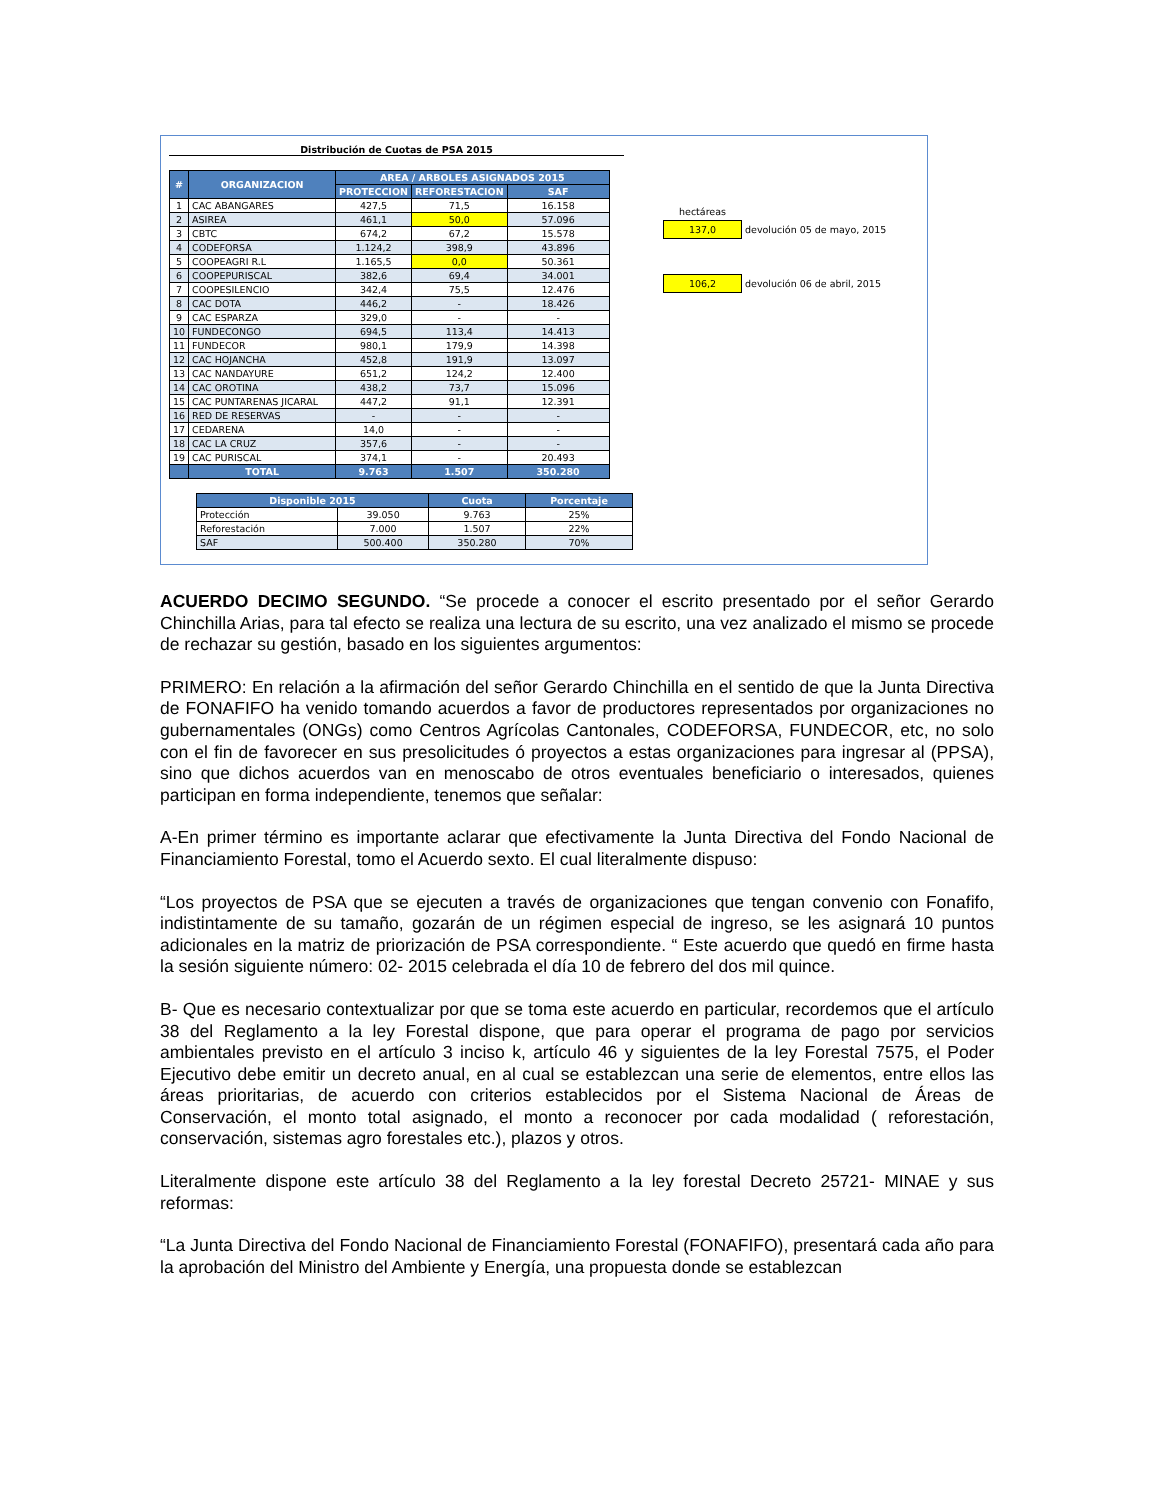Distribución de Cuotas de PSA 2015
| # | ORGANIZACION | AREA / ARBOLES ASIGNADOS 2015 | | |
| --- | --- | --- | --- | --- |
| | | PROTECCION | REFORESTACION | SAF |
| 1 | CAC ABANGARES | 427,5 | 71,5 | 16.158 |
| 2 | ASIREA | 461,1 | 50,0 | 57.096 |
| 3 | CBTC | 674,2 | 67,2 | 15.578 |
| 4 | CODEFORSA | 1.124,2 | 398,9 | 43.896 |
| 5 | COOPEAGRI R.L | 1.165,5 | 0,0 | 50.361 |
| 6 | COOPEPURISCAL | 382,6 | 69,4 | 34.001 |
| 7 | COOPESILENCIO | 342,4 | 75,5 | 12.476 |
| 8 | CAC DOTA | 446,2 | - | 18.426 |
| 9 | CAC ESPARZA | 329,0 | - | - |
| 10 | FUNDECONGO | 694,5 | 113,4 | 14.413 |
| 11 | FUNDECOR | 980,1 | 179,9 | 14.398 |
| 12 | CAC HOJANCHA | 452,8 | 191,9 | 13.097 |
| 13 | CAC NANDAYURE | 651,2 | 124,2 | 12.400 |
| 14 | CAC OROTINA | 438,2 | 73,7 | 15.096 |
| 15 | CAC PUNTARENAS JICARAL | 447,2 | 91,1 | 12.391 |
| 16 | RED DE RESERVAS | - | - | - |
| 17 | CEDARENA | 14,0 | - | - |
| 18 | CAC LA CRUZ | 357,6 | - | - |
| 19 | CAC PURISCAL | 374,1 | - | 20.493 |
| | TOTAL | 9.763 | 1.507 | 350.280 |
| Disponible 2015 | | Cuota | Porcentaje |
| --- | --- | --- | --- |
| Protección | 39.050 | 9.763 | 25% |
| Reforestación | 7.000 | 1.507 | 22% |
| SAF | 500.400 | 350.280 | 70% |
| hectáreas | |
| 137,0 | devolución 05 de mayo, 2015 |
| 106,2 | devolución 06 de abril, 2015 |
ACUERDO DECIMO SEGUNDO. “Se procede a conocer el escrito presentado por el señor Gerardo Chinchilla Arias, para tal efecto se realiza una lectura de su escrito, una vez analizado el mismo se procede de rechazar su gestión, basado en los siguientes argumentos:
PRIMERO: En relación a la afirmación del señor Gerardo Chinchilla en el sentido de que la Junta Directiva de FONAFIFO ha venido tomando acuerdos a favor de productores representados por organizaciones no gubernamentales (ONGs) como Centros Agrícolas Cantonales, CODEFORSA, FUNDECOR, etc, no solo con el fin de favorecer en sus presolicitudes ó proyectos a estas organizaciones para ingresar al (PPSA), sino que dichos acuerdos van en menoscabo de otros eventuales beneficiario o interesados, quienes participan en forma independiente, tenemos que señalar:
A-En primer término es importante aclarar que efectivamente la Junta Directiva del Fondo Nacional de Financiamiento Forestal, tomo el Acuerdo sexto. El cual literalmente dispuso:
“Los proyectos de PSA que se ejecuten a través de organizaciones que tengan convenio con Fonafifo, indistintamente de su tamaño, gozarán de un régimen especial de ingreso, se les asignará 10 puntos adicionales en la matriz de priorización de PSA correspondiente. “ Este acuerdo que quedó en firme hasta la sesión siguiente número: 02- 2015 celebrada el día 10 de febrero del dos mil quince.
B- Que es necesario contextualizar por que se toma este acuerdo en particular, recordemos que el artículo 38 del Reglamento a la ley Forestal dispone, que para operar el programa de pago por servicios ambientales previsto en el artículo 3 inciso k, artículo 46 y siguientes de la ley Forestal 7575, el Poder Ejecutivo debe emitir un decreto anual, en al cual se establezcan una serie de elementos, entre ellos las áreas prioritarias, de acuerdo con criterios establecidos por el Sistema Nacional de Áreas de Conservación, el monto total asignado, el monto a reconocer por cada modalidad ( reforestación, conservación, sistemas agro forestales etc.), plazos y otros.
Literalmente dispone este artículo 38 del Reglamento a la ley forestal Decreto 25721- MINAE y sus reformas:
“La Junta Directiva del Fondo Nacional de Financiamiento Forestal (FONAFIFO), presentará cada año para la aprobación del Ministro del Ambiente y Energía, una propuesta donde se establezcan